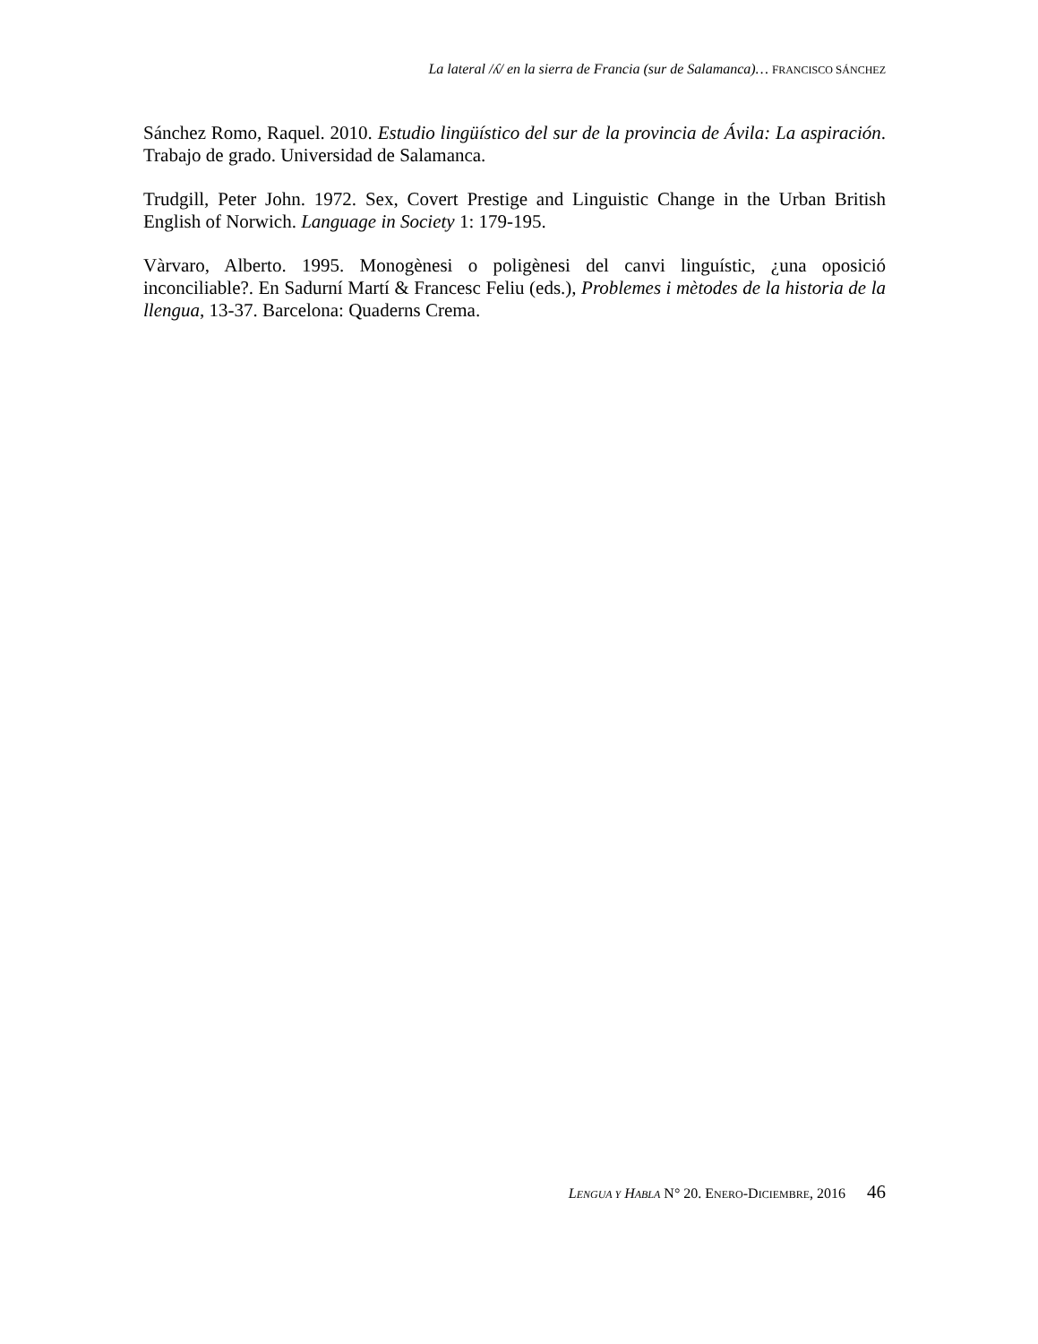La lateral /ʎ/ en la sierra de Francia (sur de Salamanca)… FRANCISCO SÁNCHEZ
Sánchez Romo, Raquel. 2010. Estudio lingüístico del sur de la provincia de Ávila: La aspiración. Trabajo de grado. Universidad de Salamanca.
Trudgill, Peter John. 1972. Sex, Covert Prestige and Linguistic Change in the Urban British English of Norwich. Language in Society 1: 179-195.
Vàrvaro, Alberto. 1995. Monogènesi o poligènesi del canvi linguístic, ¿una oposició inconciliable?. En Sadurní Martí & Francesc Feliu (eds.), Problemes i mètodes de la historia de la llengua, 13-37. Barcelona: Quaderns Crema.
LENGUA Y HABLA N° 20. ENERO-DICIEMBRE, 2016 46